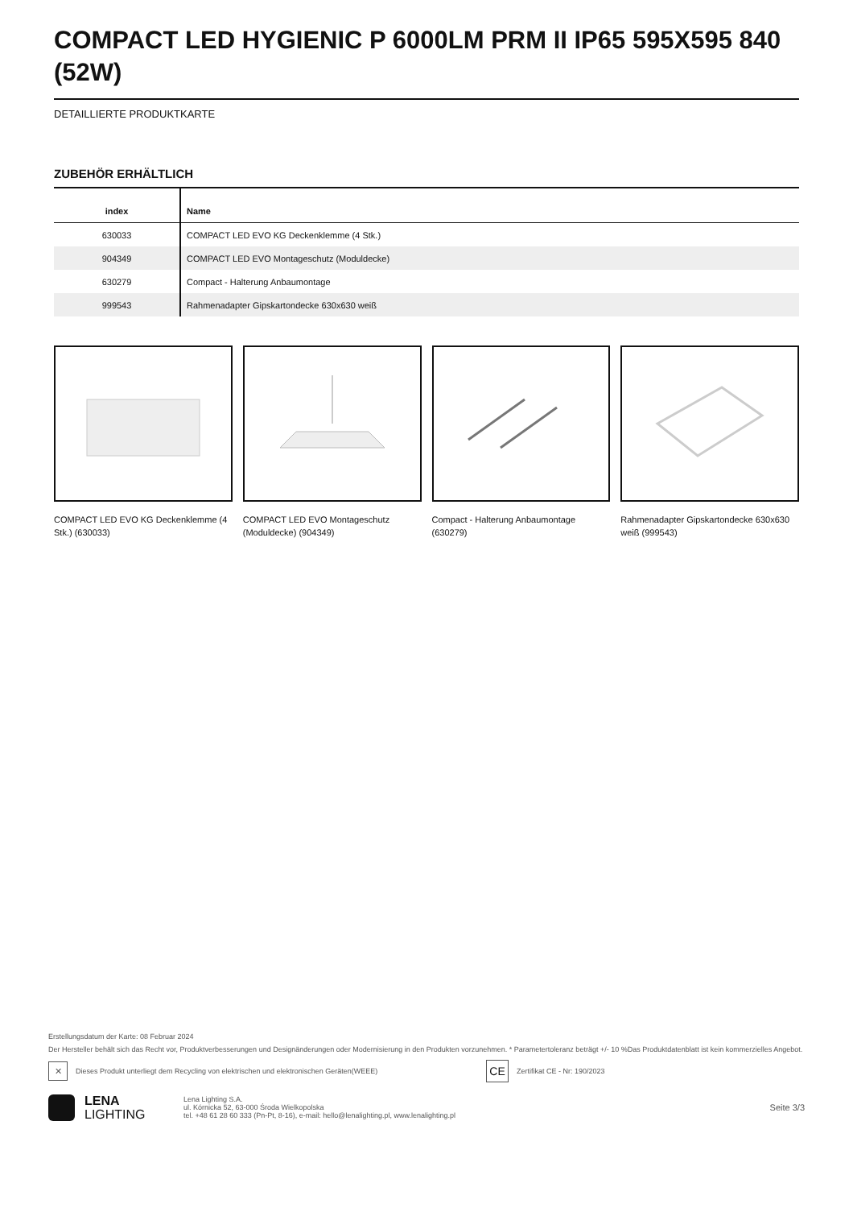COMPACT LED HYGIENIC P 6000LM PRM II IP65 595X595 840 (52W)
DETAILLIERTE PRODUKTKARTE
ZUBEHÖR ERHÄLTLICH
| index | Name |
| --- | --- |
| 630033 | COMPACT LED EVO KG Deckenklemme (4 Stk.) |
| 904349 | COMPACT LED EVO Montageschutz (Moduldecke) |
| 630279 | Compact - Halterung Anbaumontage |
| 999543 | Rahmenadapter Gipskartondecke 630x630 weiß |
COMPACT LED EVO KG Deckenklemme (4 Stk.) (630033)
COMPACT LED EVO Montageschutz (Moduldecke) (904349)
Compact - Halterung Anbaumontage (630279)
Rahmenadapter Gipskartondecke 630x630 weiß (999543)
Erstellungsdatum der Karte: 08 Februar 2024
Der Hersteller behält sich das Recht vor, Produktverbesserungen und Designänderungen oder Modernisierung in den Produkten vorzunehmen. * Parametertoleranz beträgt +/- 10 %Das Produktdatenblatt ist kein kommerzielles Angebot.
✕ Dieses Produkt unterliegt dem Recycling von elektrischen und elektronischen Geräten(WEEE) CE Zertifikat CE - Nr: 190/2023
LENA
LIGHTING
Lena Lighting S.A.
ul. Kórnicka 52, 63-000 Środa Wielkopolska
tel. +48 61 28 60 333 (Pn-Pt, 8-16), e-mail: hello@lenalighting.pl, www.lenalighting.pl
Seite 3/3